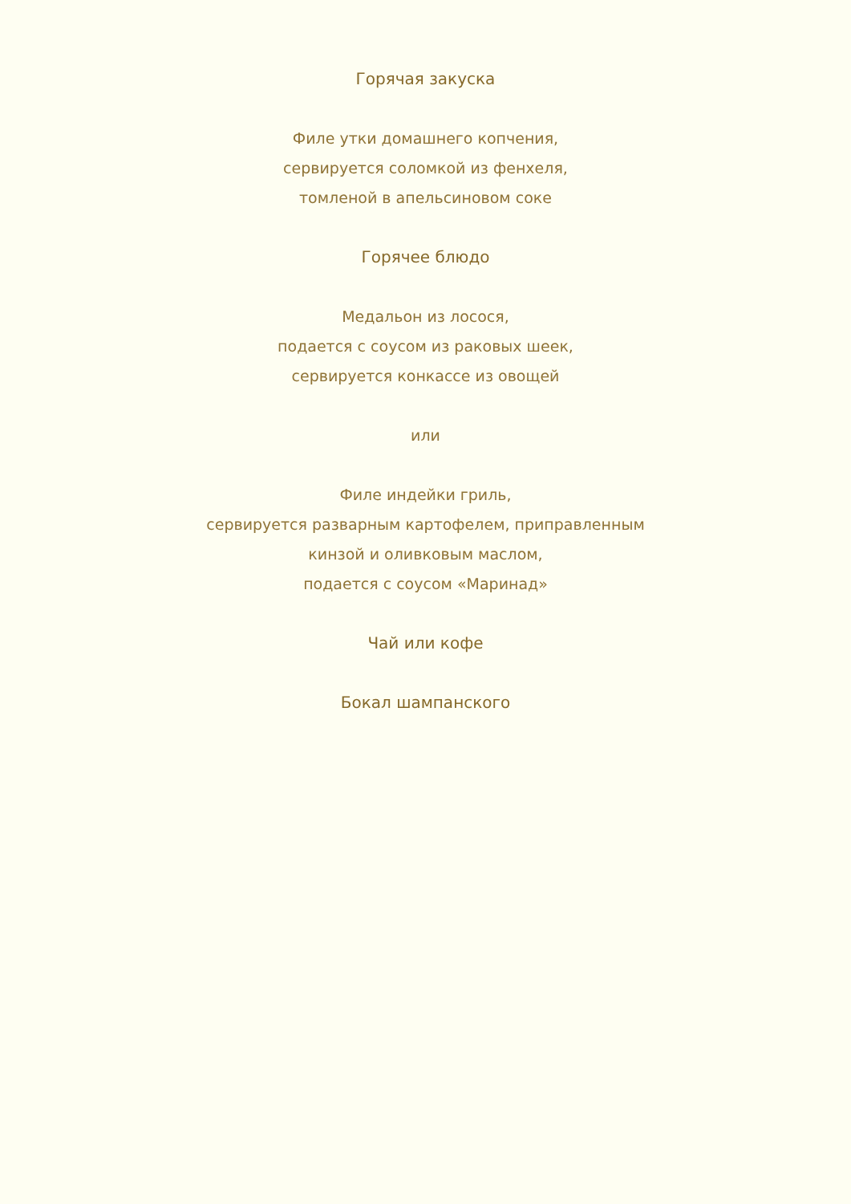Горячая закуска
Филе утки домашнего копчения,
сервируется соломкой из фенхеля,
томленой в апельсиновом соке
Горячее блюдо
Медальон из лосося,
подается с соусом из раковых шеек,
сервируется конкассе из овощей
или
Филе индейки гриль,
сервируется разварным картофелем, приправленным
кинзой и оливковым маслом,
подается с соусом «Маринад»
Чай или кофе
Бокал шампанского